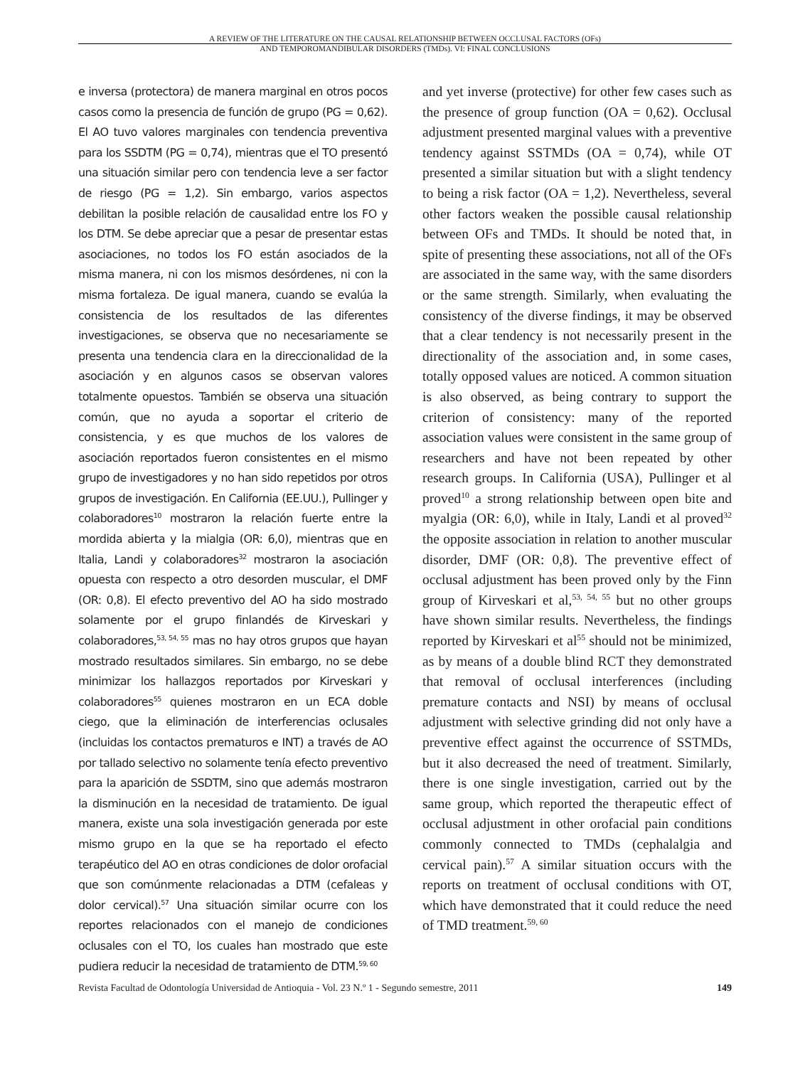A REVIEW OF THE LITERATURE ON THE CAUSAL RELATIONSHIP BETWEEN OCCLUSAL FACTORS (OFs)
AND TEMPOROMANDIBULAR DISORDERS (TMDs). VI: FINAL CONCLUSIONS
e inversa (protectora) de manera marginal en otros pocos casos como la presencia de función de grupo (PG = 0,62). El AO tuvo valores marginales con tendencia preventiva para los SSDTM (PG = 0,74), mientras que el TO presentó una situación similar pero con tendencia leve a ser factor de riesgo (PG = 1,2). Sin embargo, varios aspectos debilitan la posible relación de causalidad entre los FO y los DTM. Se debe apreciar que a pesar de presentar estas asociaciones, no todos los FO están asociados de la misma manera, ni con los mismos desórdenes, ni con la misma fortaleza. De igual manera, cuando se evalúa la consistencia de los resultados de las diferentes investigaciones, se observa que no necesariamente se presenta una tendencia clara en la direccionalidad de la asociación y en algunos casos se observan valores totalmente opuestos. También se observa una situación común, que no ayuda a soportar el criterio de consistencia, y es que muchos de los valores de asociación reportados fueron consistentes en el mismo grupo de investigadores y no han sido repetidos por otros grupos de investigación. En California (EE.UU.), Pullinger y colaboradores<sup>10</sup> mostraron la relación fuerte entre la mordida abierta y la mialgia (OR: 6,0), mientras que en Italia, Landi y colaboradores<sup>32</sup> mostraron la asociación opuesta con respecto a otro desorden muscular, el DMF (OR: 0,8). El efecto preventivo del AO ha sido mostrado solamente por el grupo finlandés de Kirveskari y colaboradores,<sup>53, 54, 55</sup> mas no hay otros grupos que hayan mostrado resultados similares. Sin embargo, no se debe minimizar los hallazgos reportados por Kirveskari y colaboradores<sup>55</sup> quienes mostraron en un ECA doble ciego, que la eliminación de interferencias oclusales (incluidas los contactos prematuros e INT) a través de AO por tallado selectivo no solamente tenía efecto preventivo para la aparición de SSDTM, sino que además mostraron la disminución en la necesidad de tratamiento. De igual manera, existe una sola investigación generada por este mismo grupo en la que se ha reportado el efecto terapéutico del AO en otras condiciones de dolor orofacial que son comúnmente relacionadas a DTM (cefaleas y dolor cervical).<sup>57</sup> Una situación similar ocurre con los reportes relacionados con el manejo de condiciones oclusales con el TO, los cuales han mostrado que este pudiera reducir la necesidad de tratamiento de DTM.<sup>59, 60</sup>
and yet inverse (protective) for other few cases such as the presence of group function (OA = 0,62). Occlusal adjustment presented marginal values with a preventive tendency against SSTMDs (OA = 0,74), while OT presented a similar situation but with a slight tendency to being a risk factor (OA = 1,2). Nevertheless, several other factors weaken the possible causal relationship between OFs and TMDs. It should be noted that, in spite of presenting these associations, not all of the OFs are associated in the same way, with the same disorders or the same strength. Similarly, when evaluating the consistency of the diverse findings, it may be observed that a clear tendency is not necessarily present in the directionality of the association and, in some cases, totally opposed values are noticed. A common situation is also observed, as being contrary to support the criterion of consistency: many of the reported association values were consistent in the same group of researchers and have not been repeated by other research groups. In California (USA), Pullinger et al proved<sup>10</sup> a strong relationship between open bite and myalgia (OR: 6,0), while in Italy, Landi et al proved<sup>32</sup> the opposite association in relation to another muscular disorder, DMF (OR: 0,8). The preventive effect of occlusal adjustment has been proved only by the Finn group of Kirveskari et al,<sup>53, 54, 55</sup> but no other groups have shown similar results. Nevertheless, the findings reported by Kirveskari et al<sup>55</sup> should not be minimized, as by means of a double blind RCT they demonstrated that removal of occlusal interferences (including premature contacts and NSI) by means of occlusal adjustment with selective grinding did not only have a preventive effect against the occurrence of SSTMDs, but it also decreased the need of treatment. Similarly, there is one single investigation, carried out by the same group, which reported the therapeutic effect of occlusal adjustment in other orofacial pain conditions commonly connected to TMDs (cephalalgia and cervical pain).<sup>57</sup> A similar situation occurs with the reports on treatment of occlusal conditions with OT, which have demonstrated that it could reduce the need of TMD treatment.<sup>59, 60</sup>
Revista Facultad de Odontología Universidad de Antioquia - Vol. 23 N.º 1 - Segundo semestre, 2011 149